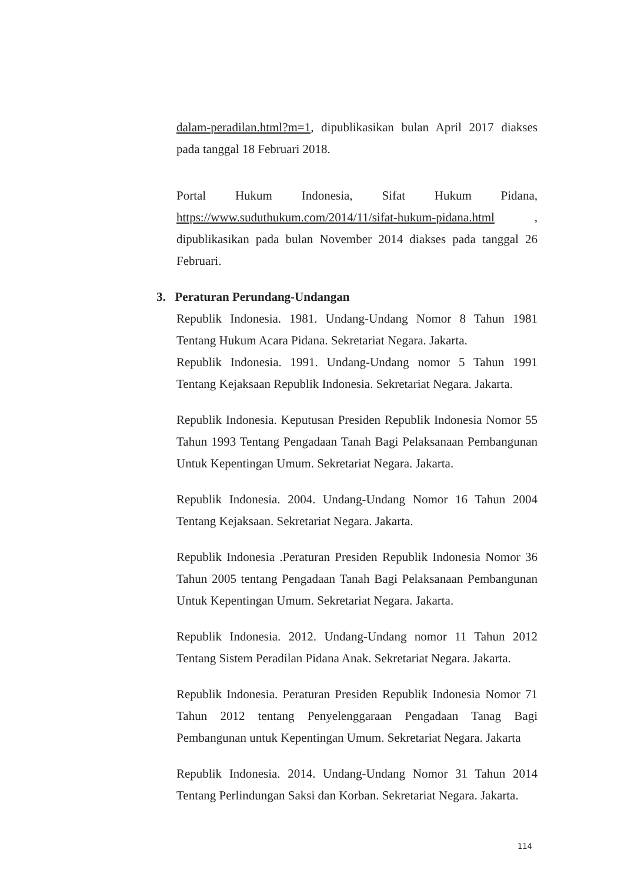dalam-peradilan.html?m=1, dipublikasikan bulan April 2017 diakses pada tanggal 18 Februari 2018.
Portal Hukum Indonesia, Sifat Hukum Pidana, https://www.suduthukum.com/2014/11/sifat-hukum-pidana.html , dipublikasikan pada bulan November 2014 diakses pada tanggal 26 Februari.
3. Peraturan Perundang-Undangan
Republik Indonesia. 1981. Undang-Undang Nomor 8 Tahun 1981 Tentang Hukum Acara Pidana. Sekretariat Negara. Jakarta.
Republik Indonesia. 1991. Undang-Undang nomor 5 Tahun 1991 Tentang Kejaksaan Republik Indonesia. Sekretariat Negara. Jakarta.
Republik Indonesia. Keputusan Presiden Republik Indonesia Nomor 55 Tahun 1993 Tentang Pengadaan Tanah Bagi Pelaksanaan Pembangunan Untuk Kepentingan Umum. Sekretariat Negara. Jakarta.
Republik Indonesia. 2004. Undang-Undang Nomor 16 Tahun 2004 Tentang Kejaksaan. Sekretariat Negara. Jakarta.
Republik Indonesia .Peraturan Presiden Republik Indonesia Nomor 36 Tahun 2005 tentang Pengadaan Tanah Bagi Pelaksanaan Pembangunan Untuk Kepentingan Umum. Sekretariat Negara. Jakarta.
Republik Indonesia. 2012. Undang-Undang nomor 11 Tahun 2012 Tentang Sistem Peradilan Pidana Anak. Sekretariat Negara. Jakarta.
Republik Indonesia. Peraturan Presiden Republik Indonesia Nomor 71 Tahun 2012 tentang Penyelenggaraan Pengadaan Tanag Bagi Pembangunan untuk Kepentingan Umum. Sekretariat Negara. Jakarta
Republik Indonesia. 2014. Undang-Undang Nomor 31 Tahun 2014 Tentang Perlindungan Saksi dan Korban. Sekretariat Negara. Jakarta.
114